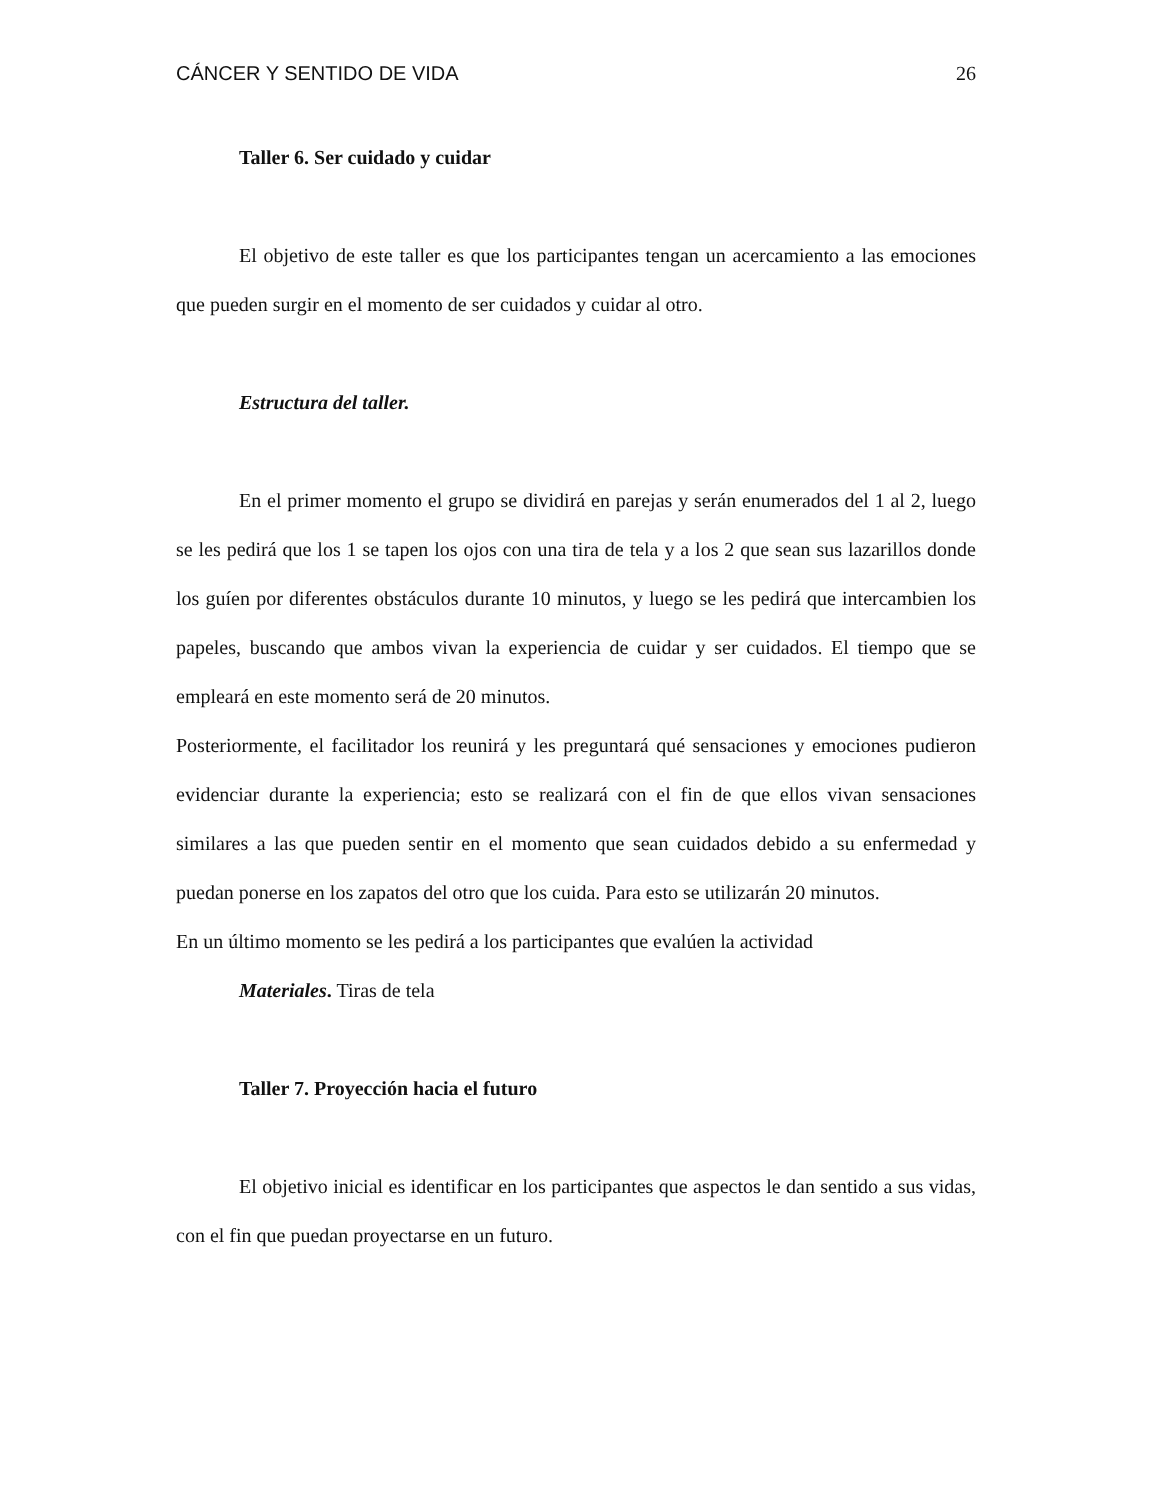CÁNCER Y SENTIDO DE VIDA 26
Taller 6. Ser cuidado y cuidar
El objetivo de este taller es que los participantes tengan un acercamiento a las emociones que pueden surgir en el momento de ser cuidados y cuidar al otro.
Estructura del taller.
En el primer momento el grupo se dividirá en parejas y serán enumerados del 1 al 2, luego se les pedirá que los 1 se tapen los ojos con una tira de tela y a los 2 que sean sus lazarillos donde los guíen por diferentes obstáculos durante 10 minutos, y luego se les pedirá que intercambien los papeles, buscando que ambos vivan la experiencia de cuidar y ser cuidados. El tiempo que se empleará en este momento será de 20 minutos.
Posteriormente, el facilitador los reunirá y les preguntará qué sensaciones y emociones pudieron evidenciar durante la experiencia; esto se realizará con el fin de que ellos vivan sensaciones similares a las que pueden sentir en el momento que sean cuidados debido a su enfermedad y puedan ponerse en los zapatos del otro que los cuida. Para esto se utilizarán 20 minutos.
En un último momento se les pedirá a los participantes que evalúen la actividad
Materiales. Tiras de tela
Taller 7. Proyección hacia el futuro
El objetivo inicial es identificar en los participantes que aspectos le dan sentido a sus vidas, con el fin que puedan proyectarse en un futuro.